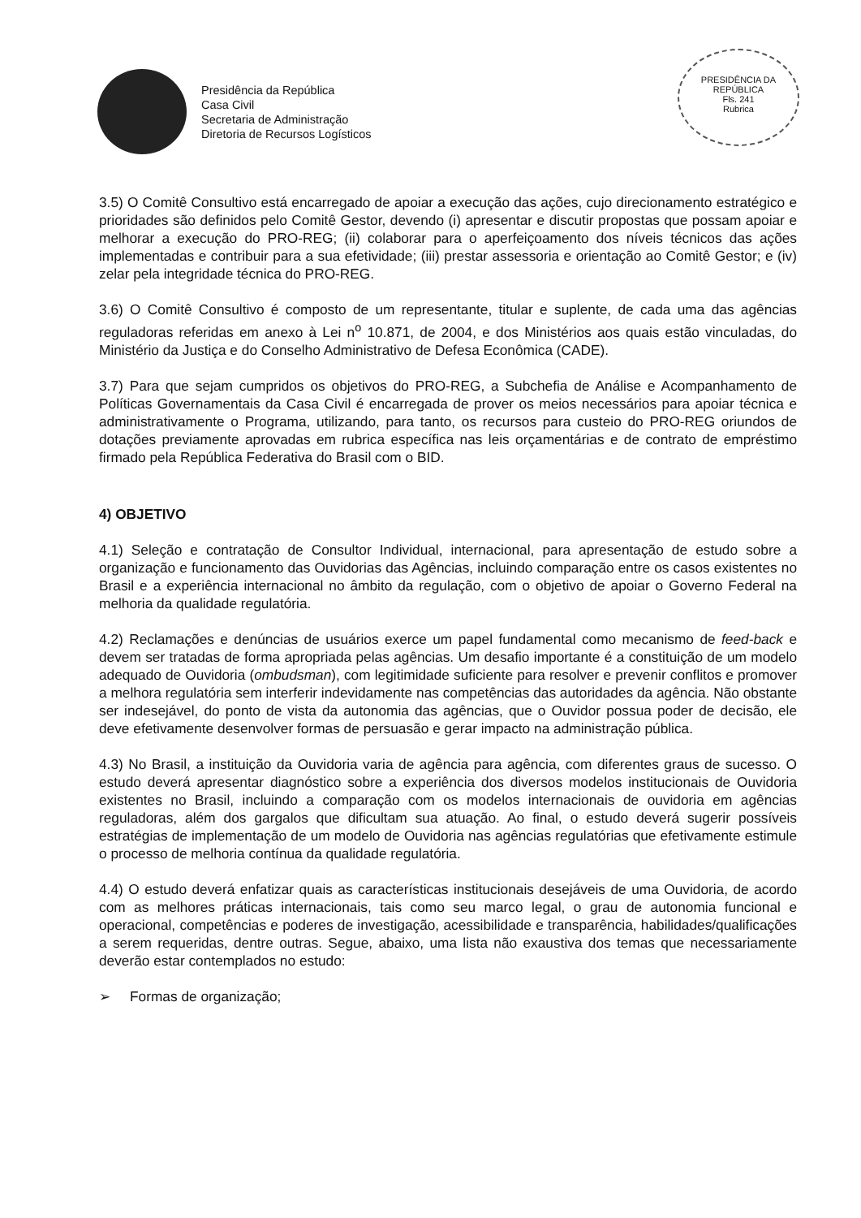Presidência da República
Casa Civil
Secretaria de Administração
Diretoria de Recursos Logísticos
PRESIDÊNCIA DA REPÚBLICA
Fls. 241
Rubrica
3.5) O Comitê Consultivo está encarregado de apoiar a execução das ações, cujo direcionamento estratégico e prioridades são definidos pelo Comitê Gestor, devendo (i) apresentar e discutir propostas que possam apoiar e melhorar a execução do PRO-REG; (ii) colaborar para o aperfeiçoamento dos níveis técnicos das ações implementadas e contribuir para a sua efetividade; (iii) prestar assessoria e orientação ao Comitê Gestor; e (iv) zelar pela integridade técnica do PRO-REG.
3.6) O Comitê Consultivo é composto de um representante, titular e suplente, de cada uma das agências reguladoras referidas em anexo à Lei n<sup>o</sup> 10.871, de 2004, e dos Ministérios aos quais estão vinculadas, do Ministério da Justiça e do Conselho Administrativo de Defesa Econômica (CADE).
3.7) Para que sejam cumpridos os objetivos do PRO-REG, a Subchefia de Análise e Acompanhamento de Políticas Governamentais da Casa Civil é encarregada de prover os meios necessários para apoiar técnica e administrativamente o Programa, utilizando, para tanto, os recursos para custeio do PRO-REG oriundos de dotações previamente aprovadas em rubrica específica nas leis orçamentárias e de contrato de empréstimo firmado pela República Federativa do Brasil com o BID.
4) OBJETIVO
4.1) Seleção e contratação de Consultor Individual, internacional, para apresentação de estudo sobre a organização e funcionamento das Ouvidorias das Agências, incluindo comparação entre os casos existentes no Brasil e a experiência internacional no âmbito da regulação, com o objetivo de apoiar o Governo Federal na melhoria da qualidade regulatória.
4.2) Reclamações e denúncias de usuários exerce um papel fundamental como mecanismo de feed-back e devem ser tratadas de forma apropriada pelas agências. Um desafio importante é a constituição de um modelo adequado de Ouvidoria (ombudsman), com legitimidade suficiente para resolver e prevenir conflitos e promover a melhora regulatória sem interferir indevidamente nas competências das autoridades da agência. Não obstante ser indesejável, do ponto de vista da autonomia das agências, que o Ouvidor possua poder de decisão, ele deve efetivamente desenvolver formas de persuasão e gerar impacto na administração pública.
4.3) No Brasil, a instituição da Ouvidoria varia de agência para agência, com diferentes graus de sucesso. O estudo deverá apresentar diagnóstico sobre a experiência dos diversos modelos institucionais de Ouvidoria existentes no Brasil, incluindo a comparação com os modelos internacionais de ouvidoria em agências reguladoras, além dos gargalos que dificultam sua atuação. Ao final, o estudo deverá sugerir possíveis estratégias de implementação de um modelo de Ouvidoria nas agências regulatórias que efetivamente estimule o processo de melhoria contínua da qualidade regulatória.
4.4) O estudo deverá enfatizar quais as características institucionais desejáveis de uma Ouvidoria, de acordo com as melhores práticas internacionais, tais como seu marco legal, o grau de autonomia funcional e operacional, competências e poderes de investigação, acessibilidade e transparência, habilidades/qualificações a serem requeridas, dentre outras. Segue, abaixo, uma lista não exaustiva dos temas que necessariamente deverão estar contemplados no estudo:
➢ Formas de organização;